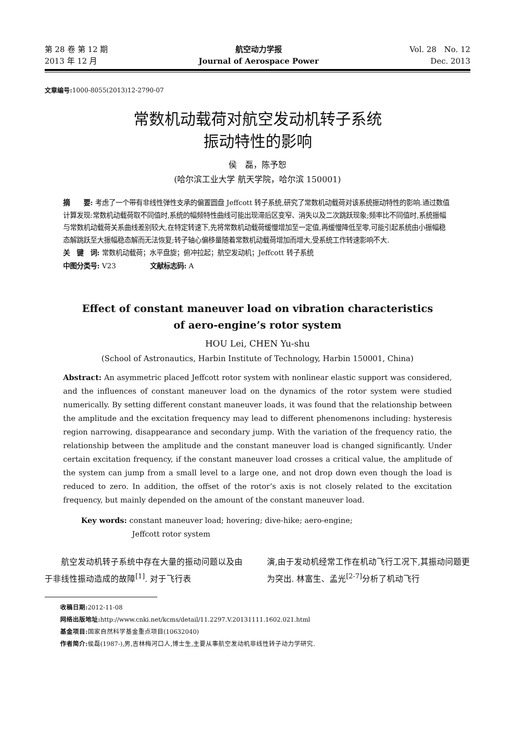第 28 卷 第 12 期
2013 年 12 月
航空动力学报
Journal of Aerospace Power
Vol. 28　No. 12
Dec. 2013
文章编号: 1000-8055(2013)12-2790-07
常数机动载荷对航空发动机转子系统
振动特性的影响
侯　磊，陈予恕
(哈尔滨工业大学 航天学院，哈尔滨 150001)
摘　　要: 考虑了一个带有非线性弹性支承的偏置圆盘 Jeffcott 转子系统,研究了常数机动载荷对该系统振动特性的影响.通过数值计算发现:常数机动载荷取不同值时,系统的幅频特性曲线可能出现滞后区变窄、消失以及二次跳跃现象;频率比不同值时,系统振幅与常数机动载荷关系曲线差别较大,在特定转速下,先将常数机动载荷缓慢增加至一定值,再缓慢降低至零,可能引起系统由小振幅稳态解跳跃至大振幅稳态解而无法恢复;转子轴心偏移量随着常数机动载荷增加而增大,受系统工作转速影响不大.
关　键　词: 常数机动载荷；水平盘旋；俯冲拉起；航空发动机；Jeffcott 转子系统
中图分类号: V23　　　　　文献标志码: A
Effect of constant maneuver load on vibration characteristics
of aero-engine’s rotor system
HOU Lei, CHEN Yu-shu
(School of Astronautics, Harbin Institute of Technology, Harbin 150001, China)
Abstract: An asymmetric placed Jeffcott rotor system with nonlinear elastic support was considered, and the influences of constant maneuver load on the dynamics of the rotor system were studied numerically. By setting different constant maneuver loads, it was found that the relationship between the amplitude and the excitation frequency may lead to different phenomenons including: hysteresis region narrowing, disappearance and secondary jump. With the variation of the frequency ratio, the relationship between the amplitude and the constant maneuver load is changed significantly. Under certain excitation frequency, if the constant maneuver load crosses a critical value, the amplitude of the system can jump from a small level to a large one, and not drop down even though the load is reduced to zero. In addition, the offset of the rotor’s axis is not closely related to the excitation frequency, but mainly depended on the amount of the constant maneuver load.
Key words: constant maneuver load; hovering; dive-hike; aero-engine;
Jeffcott rotor system
　　航空发动机转子系统中存在大量的振动问题以及由于非线性振动造成的故障<sup>[1]</sup>. 对于飞行表
演,由于发动机经常工作在机动飞行工况下,其振动问题更为突出. 林富生、孟光<sup>[2-7]</sup>分析了机动飞行
收稿日期: 2012-11-08
网络出版地址: http://www.cnki.net/kcms/detail/11.2297.V.20131111.1602.021.html
基金项目: 国家自然科学基金重点项目(10632040)
作者简介: 侯磊(1987-),男,吉林梅河口人,博士生,主要从事航空发动机非线性转子动力学研究.